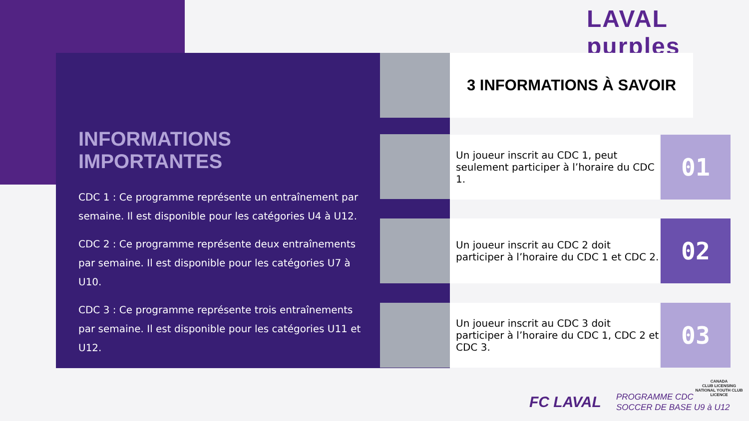LAVAL purples
INFORMATIONS IMPORTANTES
CDC 1 : Ce programme représente un entraînement par semaine. Il est disponible pour les catégories U4 à U12.
CDC 2 : Ce programme représente deux entraînements par semaine. Il est disponible pour les catégories U7 à U10.
CDC 3 : Ce programme représente trois entraînements par semaine. Il est disponible pour les catégories U11 et U12.
3 INFORMATIONS À SAVOIR
Un joueur inscrit au CDC 1, peut seulement participer à l’horaire du CDC 1.
01
Un joueur inscrit au CDC 2 doit participer à l’horaire du CDC 1 et CDC 2.
02
Un joueur inscrit au CDC 3 doit participer à l’horaire du CDC 1, CDC 2 et CDC 3.
03
CANADA
CLUB LICENSING
NATIONAL YOUTH CLUB LICENCE
FC LAVAL PROGRAMME CDC
SOCCER DE BASE U9 à U12